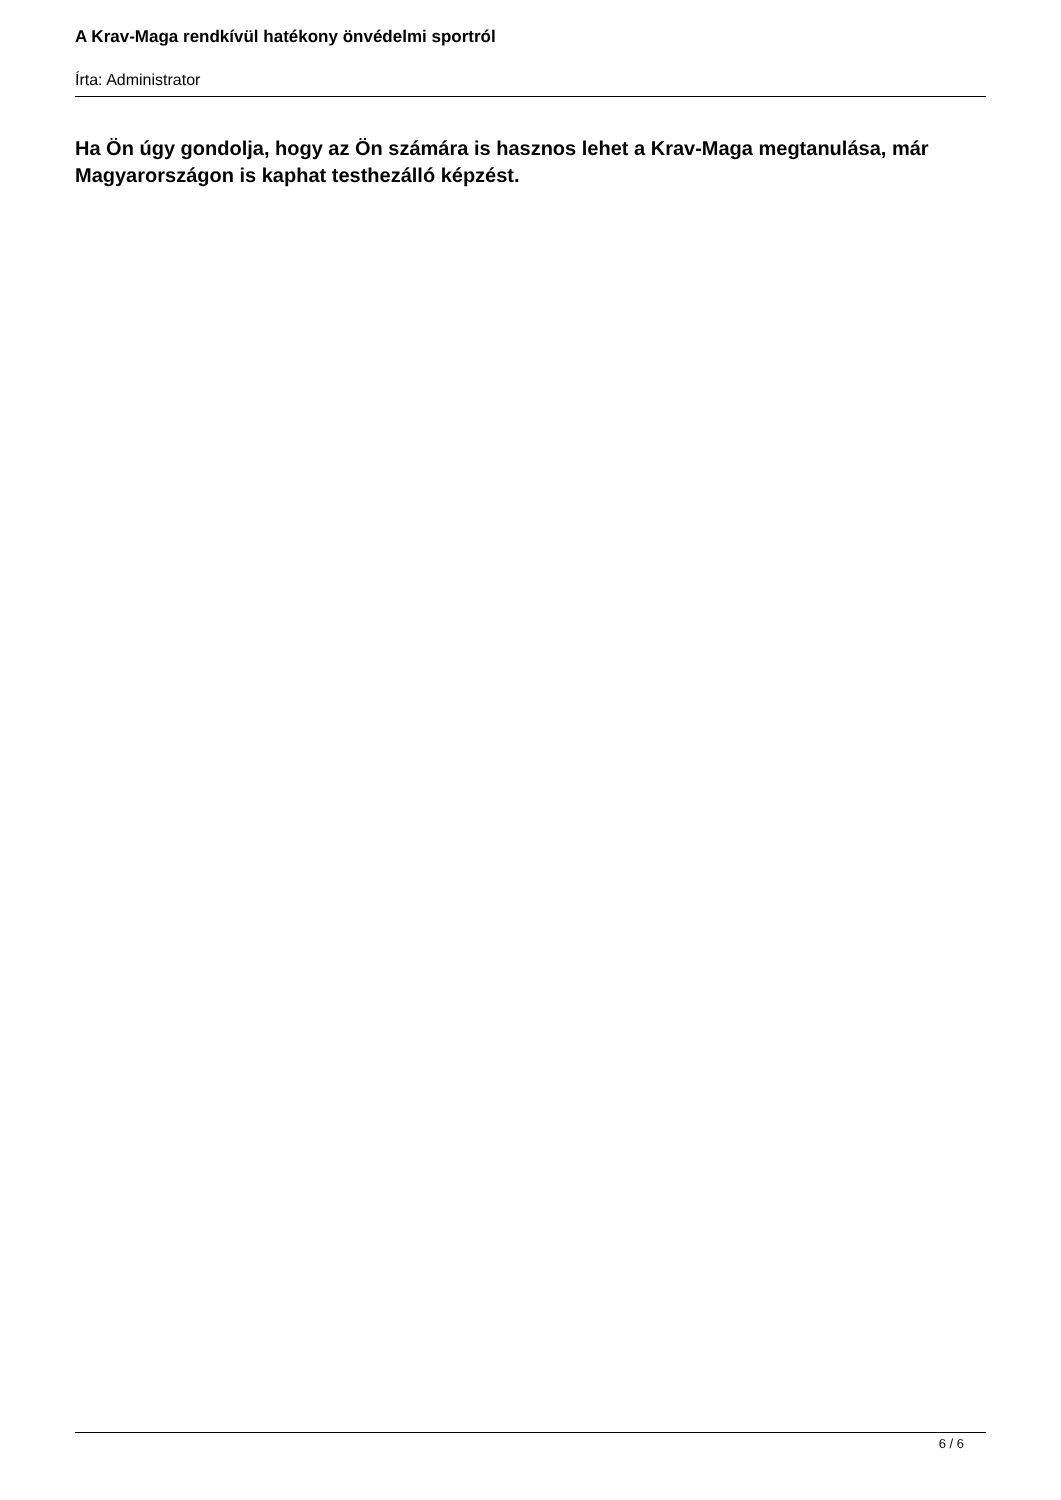A Krav-Maga rendkívül hatékony önvédelmi sportról
Írta: Administrator
Ha Ön úgy gondolja, hogy az Ön számára is hasznos lehet a Krav-Maga megtanulása, már Magyarországon is kaphat testhezálló képzést.
6 / 6